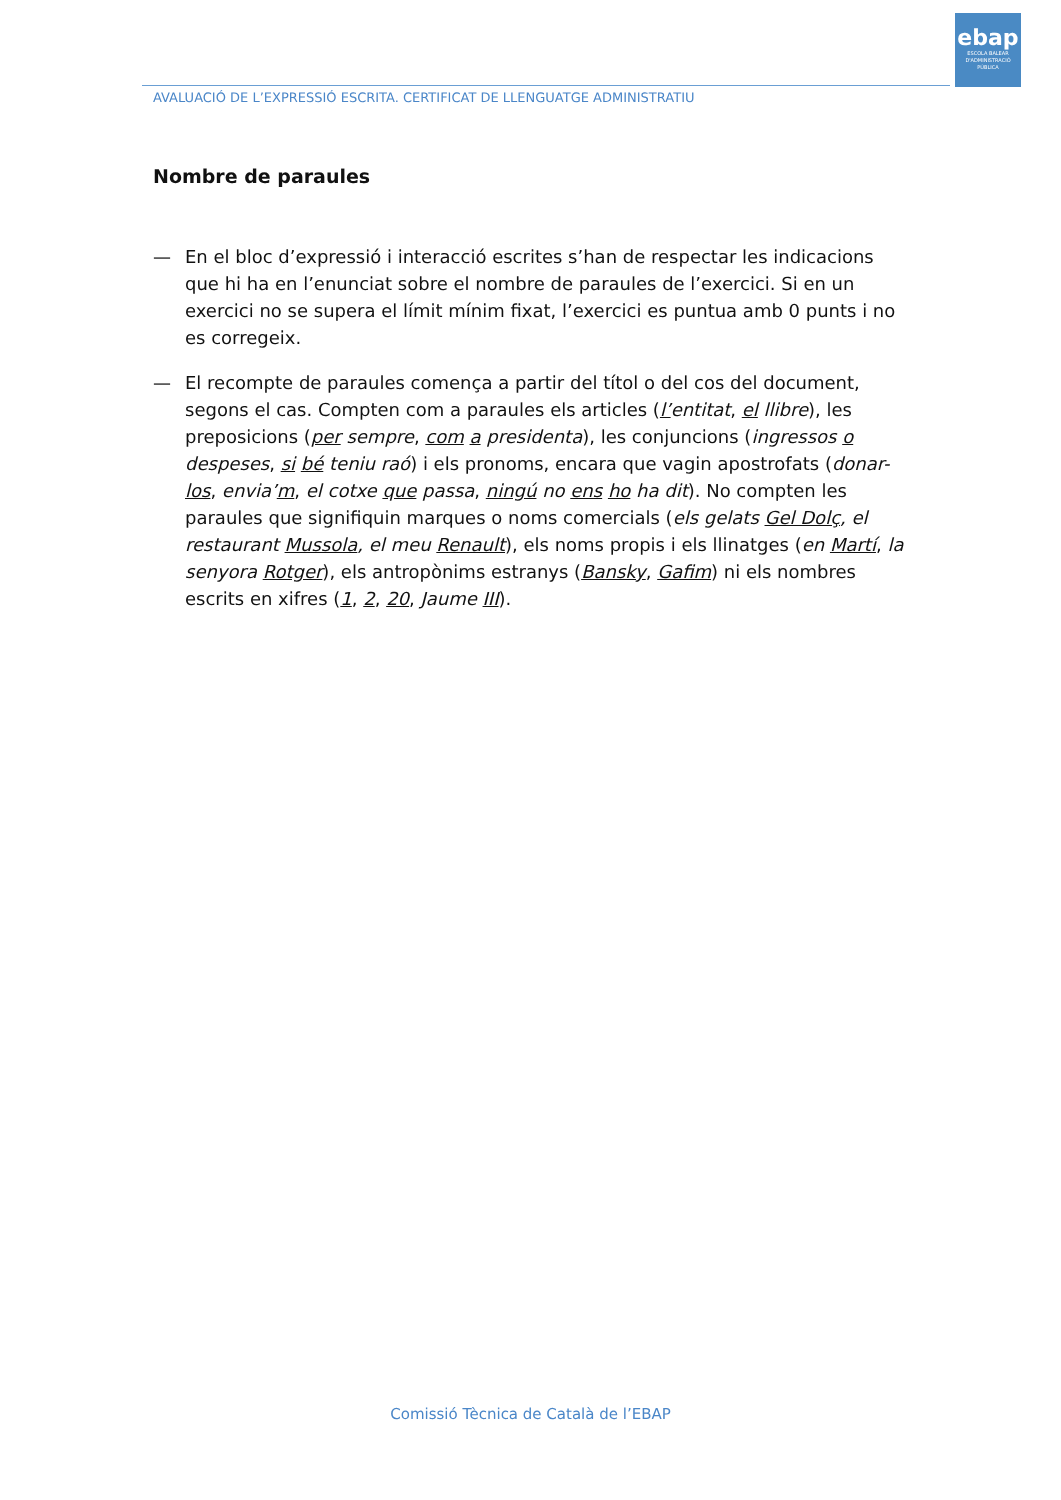ebap
ESCOLA BALEAR
D'ADMINISTRACIÓ
PÚBLICA
AVALUACIÓ DE L’EXPRESSIÓ ESCRITA. CERTIFICAT DE LLENGUATGE ADMINISTRATIU
Nombre de paraules
— En el bloc d’expressió i interacció escrites s’han de respectar les indicacions que hi ha en l’enunciat sobre el nombre de paraules de l’exercici. Si en un exercici no se supera el límit mínim fixat, l’exercici es puntua amb 0 punts i no es corregeix.
— El recompte de paraules comença a partir del títol o del cos del document, segons el cas. Compten com a paraules els articles (l’entitat, el llibre), les preposicions (per sempre, com a presidenta), les conjuncions (ingressos o despeses, si bé teniu raó) i els pronoms, encara que vagin apostrofats (donar-los, envia’m, el cotxe que passa, ningú no ens ho ha dit). No compten les paraules que signifiquin marques o noms comercials (els gelats Gel Dolç, el restaurant Mussola, el meu Renault), els noms propis i els llinatges (en Martí, la senyora Rotger), els antropònims estranys (Bansky, Gafim) ni els nombres escrits en xifres (1, 2, 20, Jaume III).
Comissió Tècnica de Català de l’EBAP